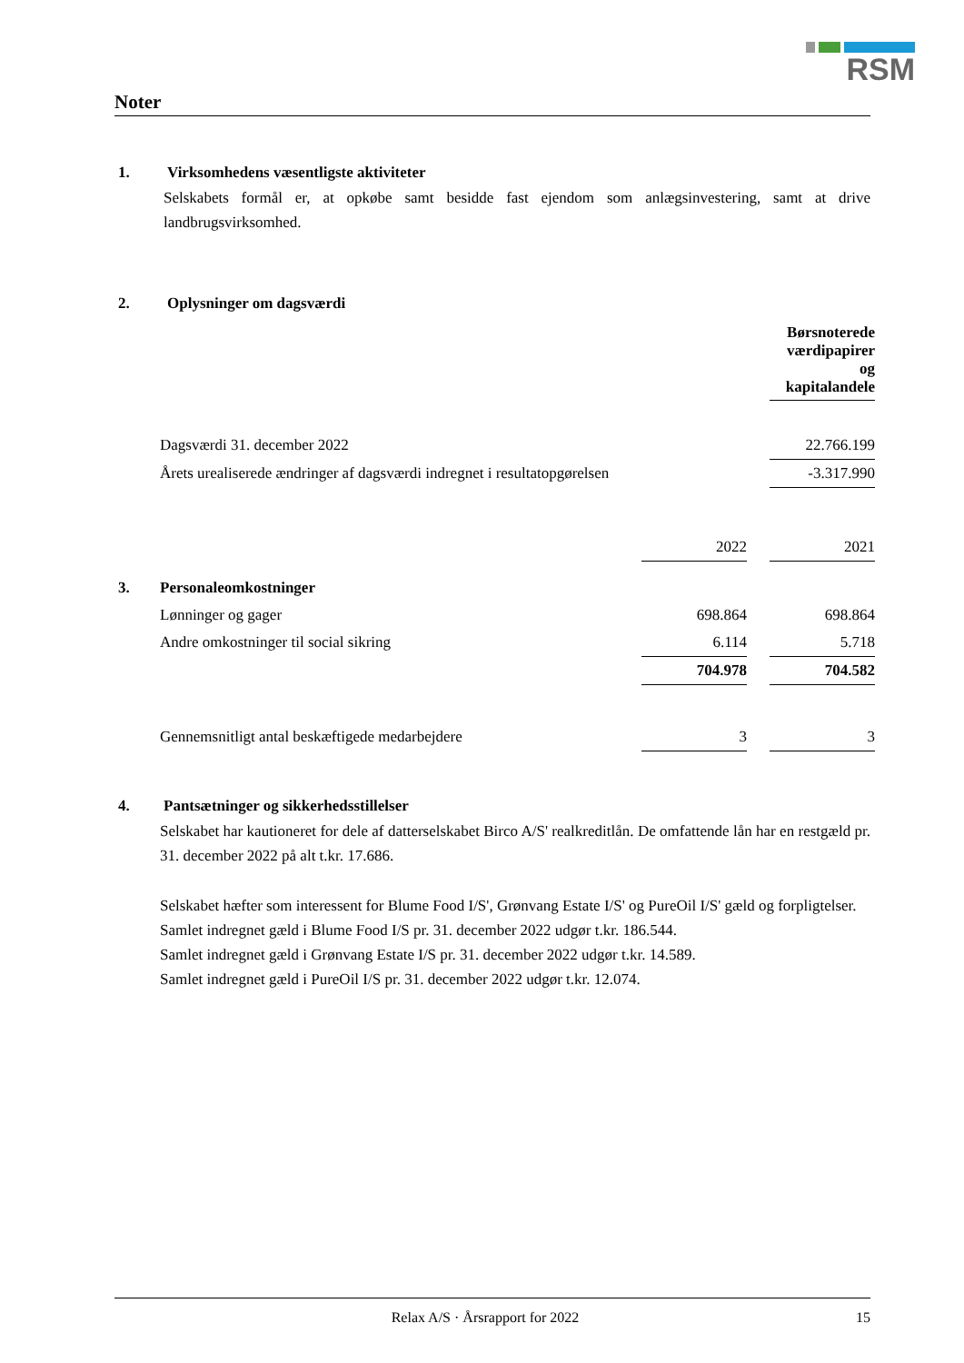RSM
Noter
1. Virksomhedens væsentligste aktiviteter
Selskabets formål er, at opkøbe samt besidde fast ejendom som anlægsinvestering, samt at drive landbrugsvirksomhed.
2. Oplysninger om dagsværdi
| | | | Børsnoterede værdipapirer og kapitalandele |
| Dagsværdi 31. december 2022 | | | 22.766.199 |
| Årets urealiserede ændringer af dagsværdi indregnet i resultatopgørelsen | | | -3.317.990 |
| | 2022 | | 2021 |
| 3. Personaleomkostninger | | | |
| Lønninger og gager | 698.864 | | 698.864 |
| Andre omkostninger til social sikring | 6.114 | | 5.718 |
| | 704.978 | | 704.582 |
| Gennemsnitligt antal beskæftigede medarbejdere | 3 | | 3 |
4. Pantsætninger og sikkerhedsstillelser
Selskabet har kautioneret for dele af datterselskabet Birco A/S' realkreditlån. De omfattende lån har en restgæld pr. 31. december 2022 på alt t.kr. 17.686.
Selskabet hæfter som interessent for Blume Food I/S', Grønvang Estate I/S' og PureOil I/S' gæld og forpligtelser.
Samlet indregnet gæld i Blume Food I/S pr. 31. december 2022 udgør t.kr. 186.544.
Samlet indregnet gæld i Grønvang Estate I/S pr. 31. december 2022 udgør t.kr. 14.589.
Samlet indregnet gæld i PureOil I/S pr. 31. december 2022 udgør t.kr. 12.074.
Relax A/S · Årsrapport for 2022 15